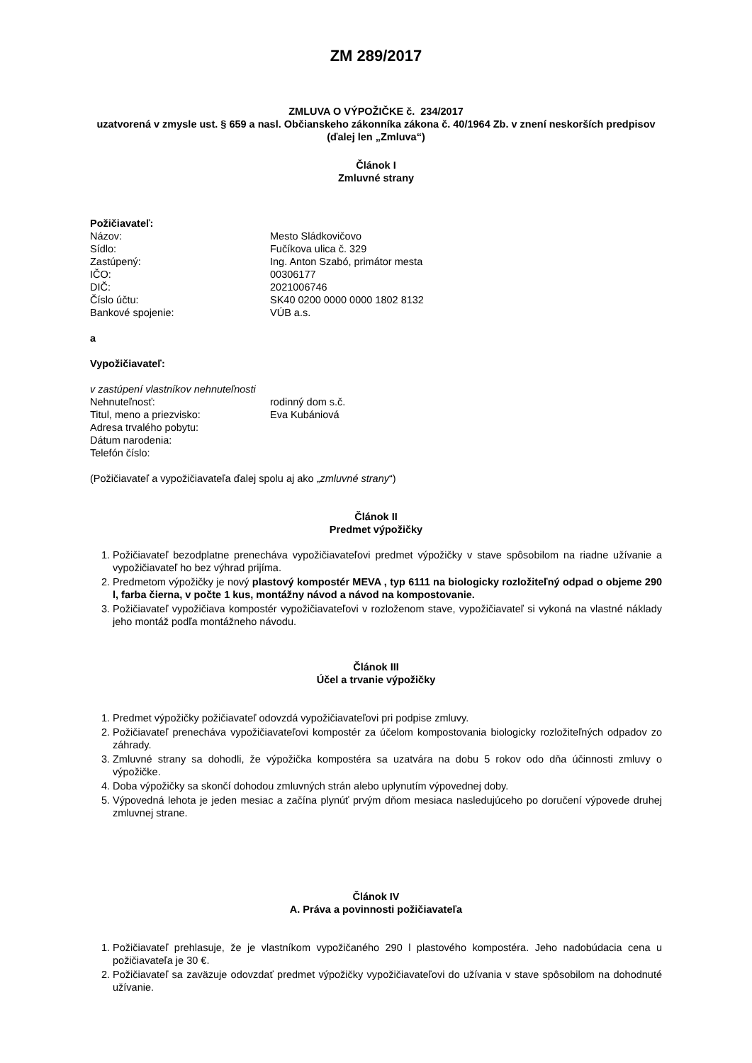ZM 289/2017
ZMLUVA O VÝPOŽIČKE č. 234/2017
uzatvorená v zmysle ust. § 659 a nasl. Občianskeho zákonníka zákona č. 40/1964 Zb. v znení neskorších predpisov
(ďalej len „Zmluva“)
Článok I
Zmluvné strany
Požičiavateľ:
Názov: Mesto Sládkovičovo
Sídlo: Fučíkova ulica č. 329
Zastúpený: Ing. Anton Szabó, primátor mesta
IČO: 00306177
DIČ: 2021006746
Číslo účtu: SK40 0200 0000 0000 1802 8132
Bankové spojenie: VÚB a.s.
a
Vypožičiavateľ:
v zastúpení vlastníkov nehnuteľnosti
Nehnuteľnosť: rodinný dom s.č.
Titul, meno a priezvisko: Eva Kubániová
Adresa trvalého pobytu:
Dátum narodenia:
Telefón číslo:
(Požičiavateľ a vypožičiavateľa ďalej spolu aj ako „zmluvné strany“)
Článok II
Predmet výpožičky
1. Požičiavateľ bezodplatne prenecháva vypožičiavateľovi predmet výpožičky v stave spôsobilom na riadne užívanie a vypožičiavateľ ho bez výhrad prijíma.
2. Predmetom výpožičky je nový plastový kompostér MEVA , typ 6111 na biologicky rozložiteľný odpad o objeme 290 l, farba čierna, v počte 1 kus, montážny návod a návod na kompostovanie.
3. Požičiavateľ vypožičiava kompostér vypožičiavateľovi v rozloženom stave, vypožičiavateľ si vykoná na vlastné náklady jeho montáž podľa montážneho návodu.
Článok III
Účel a trvanie výpožičky
1. Predmet výpožičky požičiavateľ odovzdá vypožičiavateľovi pri podpise zmluvy.
2. Požičiavateľ prenecháva vypožičiavateľovi kompostér za účelom kompostovania biologicky rozložiteľných odpadov zo záhrady.
3. Zmluvné strany sa dohodli, že výpožička kompostéra sa uzatvára na dobu 5 rokov odo dňa účinnosti zmluvy o výpožičke.
4. Doba výpožičky sa skončí dohodou zmluvných strán alebo uplynutím výpovednej doby.
5. Výpovedná lehota je jeden mesiac a začína plynúť prvým dňom mesiaca nasledujúceho po doručení výpovede druhej zmluvnej strane.
Článok IV
A. Práva a povinnosti požičiavateľa
1. Požičiavateľ prehlasuje, že je vlastníkom vypožičaného 290 l plastového kompostéra. Jeho nadobúdacia cena u požičiavateľa je 30 €.
2. Požičiavateľ sa zaväzuje odovzdať predmet výpožičky vypožičiavateľovi do užívania v stave spôsobilom na dohodnuté užívanie.